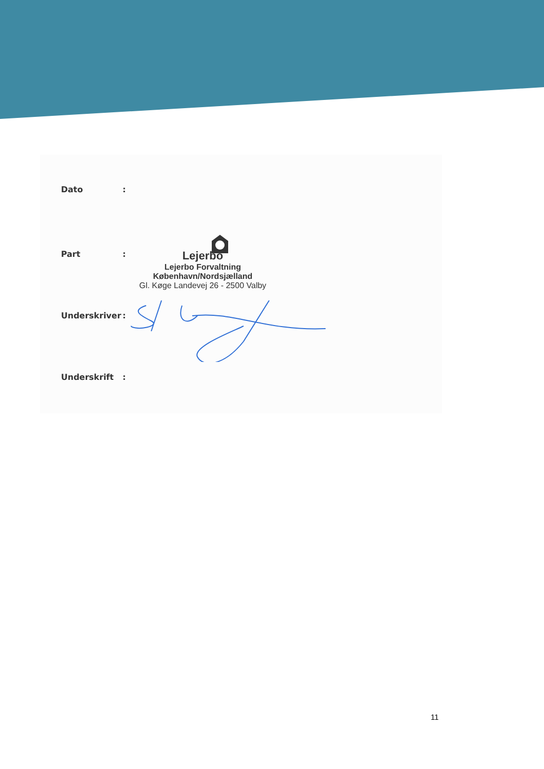Dato:
Part:
Lejerbo
Lejerbo Forvaltning
København/Nordsjælland
Gl. Køge Landevej 26 - 2500 Valby
Underskriver:
Underskrift:
11